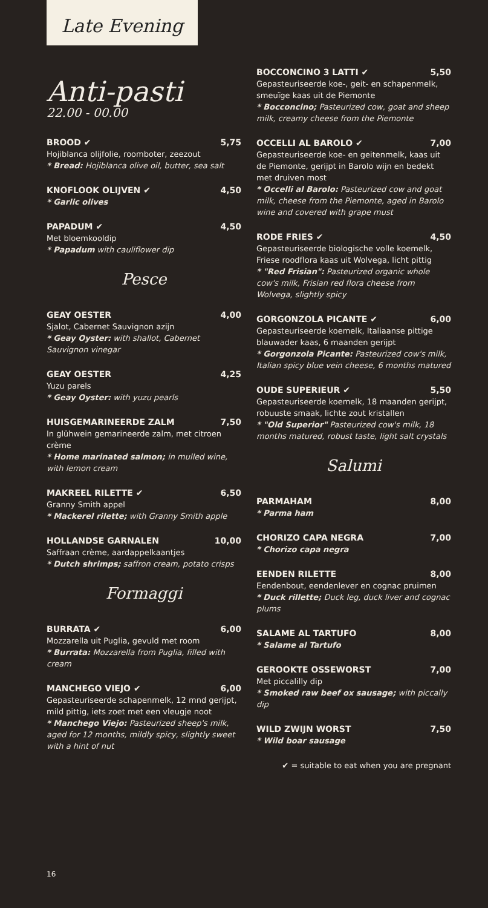Late Evening
Anti-pasti
22.00 - 00.00
BROOD ✔ 5,75
Hojiblanca olijfolie, roomboter, zeezout
* Bread: Hojiblanca olive oil, butter, sea salt
KNOFLOOK OLIJVEN ✔ 4,50
* Garlic olives
PAPADUM ✔ 4,50
Met bloemkooldip
* Papadum with cauliflower dip
Pesce
GEAY OESTER 4,00
Sjalot, Cabernet Sauvignon azijn
* Geay Oyster: with shallot, Cabernet Sauvignon vinegar
GEAY OESTER 4,25
Yuzu parels
* Geay Oyster: with yuzu pearls
HUISGEMARINEERDE ZALM 7,50
In glühwein gemarineerde zalm, met citroen crème
* Home marinated salmon; in mulled wine, with lemon cream
MAKREEL RILETTE ✔ 6,50
Granny Smith appel
* Mackerel rilette; with Granny Smith apple
HOLLANDSE GARNALEN 10,00
Saffraan crème, aardappelkaantjes
* Dutch shrimps; saffron cream, potato crisps
Formaggi
BURRATA ✔ 6,00
Mozzarella uit Puglia, gevuld met room
* Burrata: Mozzarella from Puglia, filled with cream
MANCHEGO VIEJO ✔ 6,00
Gepasteuriseerde schapenmelk, 12 mnd gerijpt, mild pittig, iets zoet met een vleugje noot
* Manchego Viejo: Pasteurized sheep's milk, aged for 12 months, mildly spicy, slightly sweet with a hint of nut
BOCCONCINO 3 LATTI ✔ 5,50
Gepasteuriseerde koe-, geit- en schapenmelk, smeuïge kaas uit de Piemonte
* Bocconcino; Pasteurized cow, goat and sheep milk, creamy cheese from the Piemonte
OCCELLI AL BAROLO ✔ 7,00
Gepasteuriseerde koe- en geitenmelk, kaas uit de Piemonte, gerijpt in Barolo wijn en bedekt met druiven most
* Occelli al Barolo: Pasteurized cow and goat milk, cheese from the Piemonte, aged in Barolo wine and covered with grape must
RODE FRIES ✔ 4,50
Gepasteuriseerde biologische volle koemelk, Friese roodflora kaas uit Wolvega, licht pittig
* "Red Frisian": Pasteurized organic whole cow's milk, Frisian red flora cheese from Wolvega, slightly spicy
GORGONZOLA PICANTE ✔ 6,00
Gepasteuriseerde koemelk, Italiaanse pittige blauwader kaas, 6 maanden gerijpt
* Gorgonzola Picante: Pasteurized cow's milk, Italian spicy blue vein cheese, 6 months matured
OUDE SUPERIEUR ✔ 5,50
Gepasteuriseerde koemelk, 18 maanden gerijpt, robuuste smaak, lichte zout kristallen
* "Old Superior" Pasteurized cow's milk, 18 months matured, robust taste, light salt crystals
Salumi
PARMAHAM 8,00
* Parma ham
CHORIZO CAPA NEGRA 7,00
* Chorizo capa negra
EENDEN RILETTE 8,00
Eendenbout, eendenlever en cognac pruimen
* Duck rillette; Duck leg, duck liver and cognac plums
SALAME AL TARTUFO 8,00
* Salame al Tartufo
GEROOKTE OSSEWORST 7,00
Met piccalilly dip
* Smoked raw beef ox sausage; with piccally dip
WILD ZWIJN WORST 7,50
* Wild boar sausage
✔ = suitable to eat when you are pregnant
16